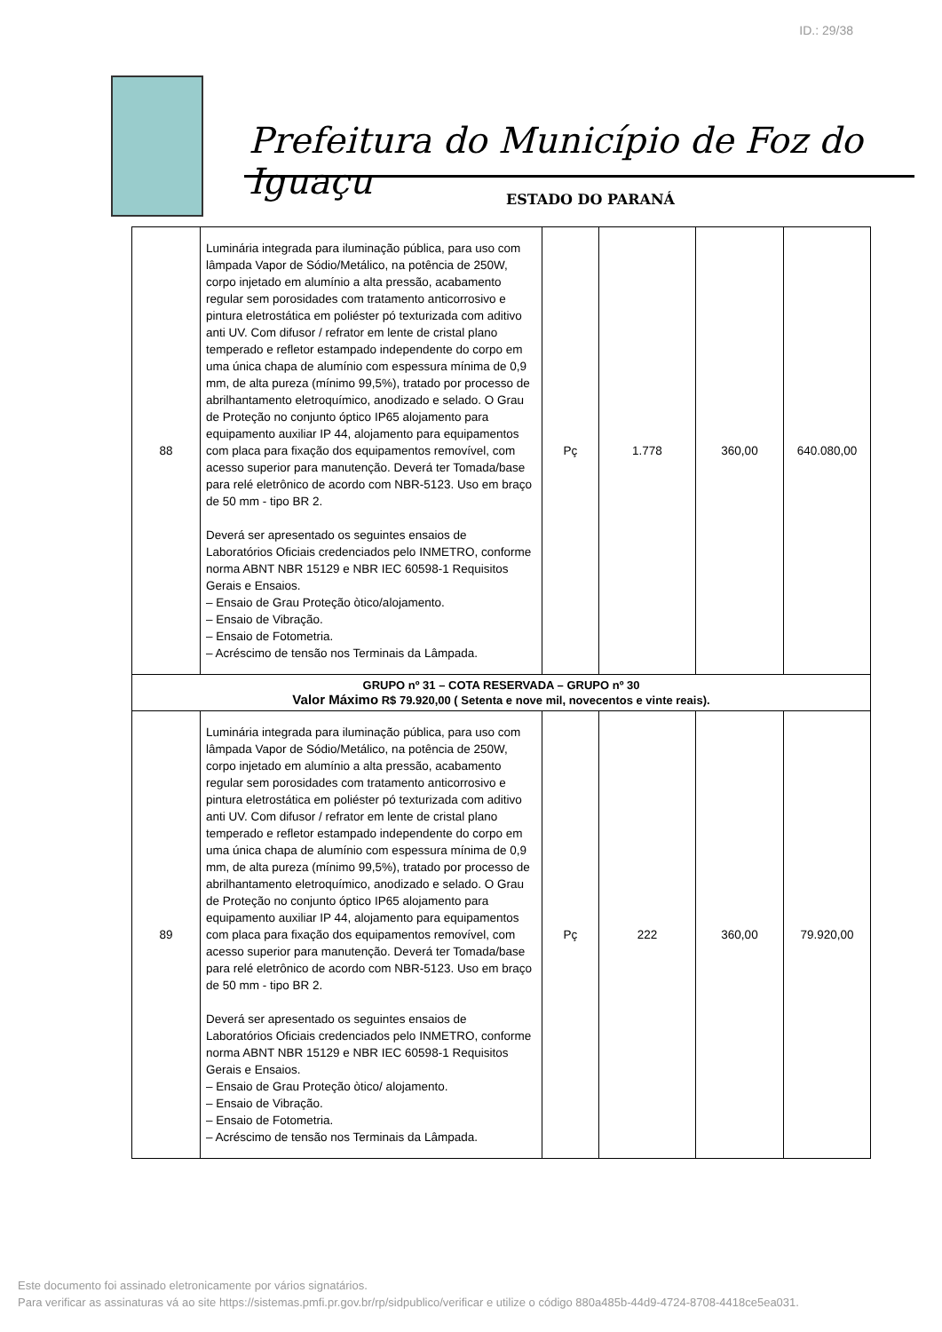ID.: 29/38
Prefeitura do Município de Foz do Iguaçu
ESTADO DO PARANÁ
| 88 | Luminária integrada para iluminação pública, para uso com lâmpada Vapor de Sódio/Metálico, na potência de 250W, corpo injetado em alumínio a alta pressão, acabamento regular sem porosidades com tratamento anticorrosivo e pintura eletrostática em poliéster pó texturizada com aditivo anti UV. Com difusor / refrator em lente de cristal plano temperado e refletor estampado independente do corpo em uma única chapa de alumínio com espessura mínima de 0,9 mm, de alta pureza (mínimo 99,5%), tratado por processo de abrilhantamento eletroquímico, anodizado e selado. O Grau de Proteção no conjunto óptico IP65 alojamento para equipamento auxiliar IP 44, alojamento para equipamentos com placa para fixação dos equipamentos removível, com acesso superior para manutenção. Deverá ter Tomada/base para relé eletrônico de acordo com NBR-5123. Uso em braço de 50 mm - tipo BR 2. Deverá ser apresentado os seguintes ensaios de Laboratórios Oficiais credenciados pelo INMETRO, conforme norma ABNT NBR 15129 e NBR IEC 60598-1 Requisitos Gerais e Ensaios. – Ensaio de Grau Proteção òtico/alojamento. – Ensaio de Vibração. – Ensaio de Fotometria. – Acréscimo de tensão nos Terminais da Lâmpada. | Pç | 1.778 | 360,00 | 640.080,00 |
| GRUPO nº 31 – COTA RESERVADA – GRUPO nº 30 Valor Máximo R$ 79.920,00 ( Setenta e nove mil, novecentos e vinte reais). | | | | | |
| 89 | Luminária integrada para iluminação pública, para uso com lâmpada Vapor de Sódio/Metálico, na potência de 250W, corpo injetado em alumínio a alta pressão, acabamento regular sem porosidades com tratamento anticorrosivo e pintura eletrostática em poliéster pó texturizada com aditivo anti UV. Com difusor / refrator em lente de cristal plano temperado e refletor estampado independente do corpo em uma única chapa de alumínio com espessura mínima de 0,9 mm, de alta pureza (mínimo 99,5%), tratado por processo de abrilhantamento eletroquímico, anodizado e selado. O Grau de Proteção no conjunto óptico IP65 alojamento para equipamento auxiliar IP 44, alojamento para equipamentos com placa para fixação dos equipamentos removível, com acesso superior para manutenção. Deverá ter Tomada/base para relé eletrônico de acordo com NBR-5123. Uso em braço de 50 mm - tipo BR 2. Deverá ser apresentado os seguintes ensaios de Laboratórios Oficiais credenciados pelo INMETRO, conforme norma ABNT NBR 15129 e NBR IEC 60598-1 Requisitos Gerais e Ensaios. – Ensaio de Grau Proteção òtico/ alojamento. – Ensaio de Vibração. – Ensaio de Fotometria. – Acréscimo de tensão nos Terminais da Lâmpada. | Pç | 222 | 360,00 | 79.920,00 |
Este documento foi assinado eletronicamente por vários signatários.
Para verificar as assinaturas vá ao site https://sistemas.pmfi.pr.gov.br/rp/sidpublico/verificar e utilize o código 880a485b-44d9-4724-8708-4418ce5ea031.